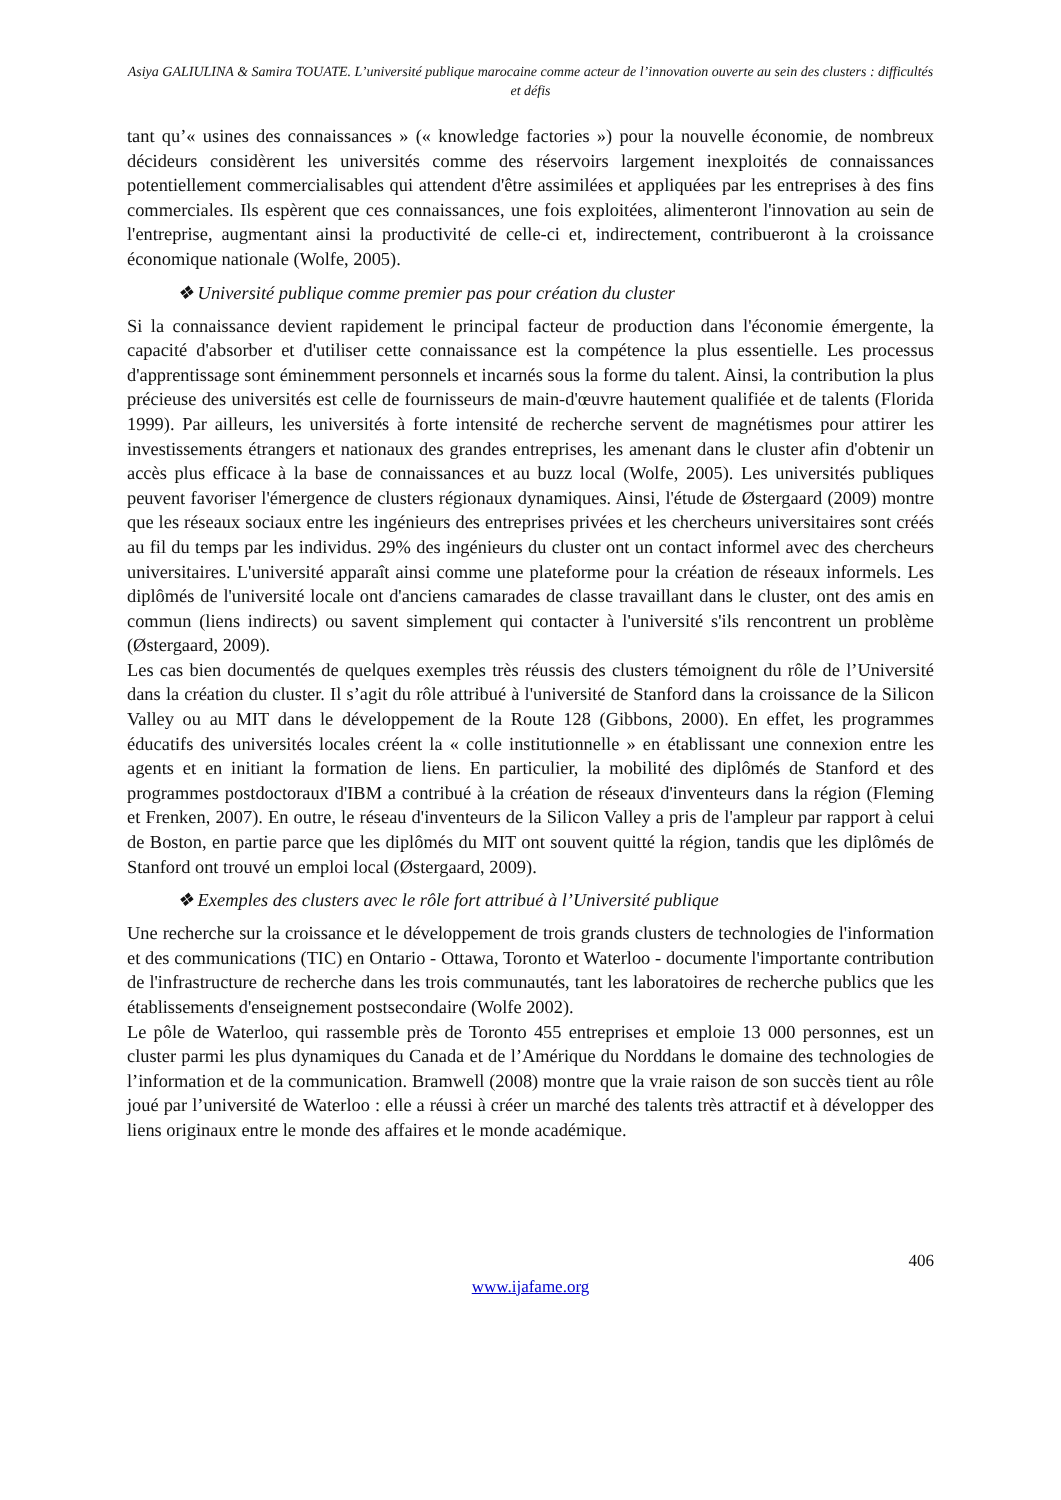Asiya GALIULINA & Samira TOUATE. L’université publique marocaine comme acteur de l’innovation ouverte au sein des clusters : difficultés et défis
tant qu’« usines des connaissances » (« knowledge factories ») pour la nouvelle économie, de nombreux décideurs considèrent les universités comme des réservoirs largement inexploités de connaissances potentiellement commercialisables qui attendent d'être assimilées et appliquées par les entreprises à des fins commerciales. Ils espèrent que ces connaissances, une fois exploitées, alimenteront l'innovation au sein de l'entreprise, augmentant ainsi la productivité de celle-ci et, indirectement, contribueront à la croissance économique nationale (Wolfe, 2005).
❖ Université publique comme premier pas pour création du cluster
Si la connaissance devient rapidement le principal facteur de production dans l'économie émergente, la capacité d'absorber et d'utiliser cette connaissance est la compétence la plus essentielle. Les processus d'apprentissage sont éminemment personnels et incarnés sous la forme du talent. Ainsi, la contribution la plus précieuse des universités est celle de fournisseurs de main-d'œuvre hautement qualifiée et de talents (Florida 1999). Par ailleurs, les universités à forte intensité de recherche servent de magnétismes pour attirer les investissements étrangers et nationaux des grandes entreprises, les amenant dans le cluster afin d'obtenir un accès plus efficace à la base de connaissances et au buzz local (Wolfe, 2005). Les universités publiques peuvent favoriser l'émergence de clusters régionaux dynamiques. Ainsi, l'étude de Østergaard (2009) montre que les réseaux sociaux entre les ingénieurs des entreprises privées et les chercheurs universitaires sont créés au fil du temps par les individus. 29% des ingénieurs du cluster ont un contact informel avec des chercheurs universitaires. L'université apparaît ainsi comme une plateforme pour la création de réseaux informels. Les diplômés de l'université locale ont d'anciens camarades de classe travaillant dans le cluster, ont des amis en commun (liens indirects) ou savent simplement qui contacter à l'université s'ils rencontrent un problème (Østergaard, 2009).
Les cas bien documentés de quelques exemples très réussis des clusters témoignent du rôle de l’Université dans la création du cluster. Il s’agit du rôle attribué à l'université de Stanford dans la croissance de la Silicon Valley ou au MIT dans le développement de la Route 128 (Gibbons, 2000). En effet, les programmes éducatifs des universités locales créent la « colle institutionnelle » en établissant une connexion entre les agents et en initiant la formation de liens. En particulier, la mobilité des diplômés de Stanford et des programmes postdoctoraux d'IBM a contribué à la création de réseaux d'inventeurs dans la région (Fleming et Frenken, 2007). En outre, le réseau d'inventeurs de la Silicon Valley a pris de l'ampleur par rapport à celui de Boston, en partie parce que les diplômés du MIT ont souvent quitté la région, tandis que les diplômés de Stanford ont trouvé un emploi local (Østergaard, 2009).
❖ Exemples des clusters avec le rôle fort attribué à l’Université publique
Une recherche sur la croissance et le développement de trois grands clusters de technologies de l'information et des communications (TIC) en Ontario - Ottawa, Toronto et Waterloo - documente l'importante contribution de l'infrastructure de recherche dans les trois communautés, tant les laboratoires de recherche publics que les établissements d'enseignement postsecondaire (Wolfe 2002).
Le pôle de Waterloo, qui rassemble près de Toronto 455 entreprises et emploie 13 000 personnes, est un cluster parmi les plus dynamiques du Canada et de l’Amérique du Norddans le domaine des technologies de l’information et de la communication. Bramwell (2008) montre que la vraie raison de son succès tient au rôle joué par l’université de Waterloo : elle a réussi à créer un marché des talents très attractif et à développer des liens originaux entre le monde des affaires et le monde académique.
406
www.ijafame.org